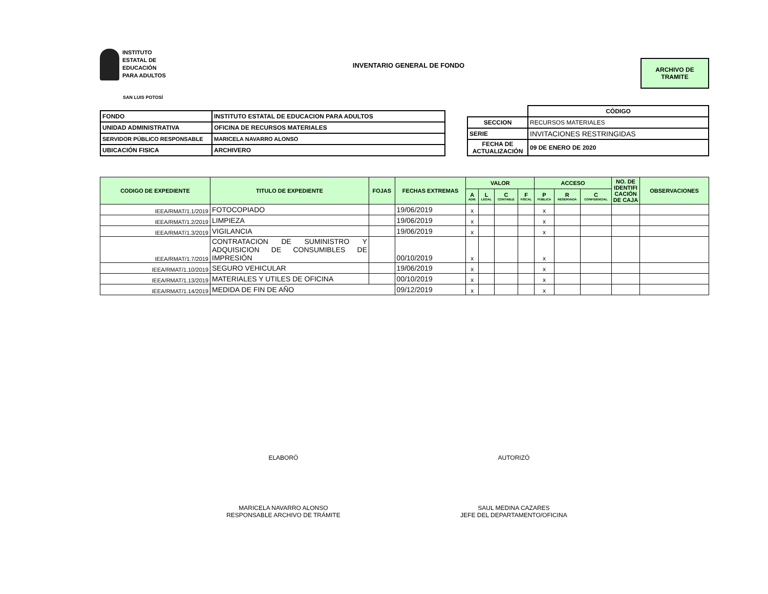INSTITUTO
ESTATAL DE
EDUCACIÓN
PARA ADULTOS
INVENTARIO GENERAL DE FONDO
ARCHIVO DE
TRAMITE
SAN LUIS POTOSÍ
| FONDO | INSTITUTO ESTATAL DE EDUCACION PARA ADULTOS |
| UNIDAD ADMINISTRATIVA | OFICINA DE RECURSOS MATERIALES |
| SERVIDOR PÚBLICO RESPONSABLE | MARICELA NAVARRO ALONSO |
| UBICACIÓN FISICA | ARCHIVERO |
| | CÓDIGO |
| SECCION | RECURSOS MATERIALES |
| SERIE | INVITACIONES RESTRINGIDAS |
| FECHA DE ACTUALIZACIÓN | 09 DE ENERO DE 2020 |
| CODIGO DE EXPEDIENTE | TITULO DE EXPEDIENTE | FOJAS | FECHAS EXTREMAS | VALOR | | | | ACCESO | | | NO. DE IDENTIFI CACIÓN DE CAJA | OBSERVACIONES |
| --- | --- | --- | --- | --- | --- | --- | --- | --- | --- | --- | --- | --- |
| | | | | A ADM. | L LEGAL | C CONTABLE | F FISCAL | P PÚBLICA | R RESERVADA | C CONFIDENCIAL | | |
| IEEA/RMAT/1.1/2019 | FOTOCOPIADO | | 19/06/2019 | x | | | | x | | | | |
| IEEA/RMAT/1.2/2019 | LIMPIEZA | | 19/06/2019 | x | | | | x | | | | |
| IEEA/RMAT/1.3/2019 | VIGILANCIA | | 19/06/2019 | x | | | | x | | | | |
| IEEA/RMAT/1.7/2019 | CONTRATACION DE SUMINISTRO Y ADQUISICION DE CONSUMIBLES DE IMPRESIÓN | | 00/10/2019 | x | | | | x | | | | |
| IEEA/RMAT/1.10/2019 | SEGURO VEHICULAR | | 19/06/2019 | x | | | | x | | | | |
| IEEA/RMAT/1.13/2019 | MATERIALES Y UTILES DE OFICINA | | 00/10/2019 | x | | | | x | | | | |
| IEEA/RMAT/1.14/2019 | MEDIDA DE FIN DE AÑO | | 09/12/2019 | x | | | | x | | | | |
ELABORÓ
MARICELA NAVARRO ALONSO
RESPONSABLE ARCHIVO DE TRÁMITE
AUTORIZÓ
SAUL MEDINA CAZARES
JEFE DEL DEPARTAMENTO/OFICINA